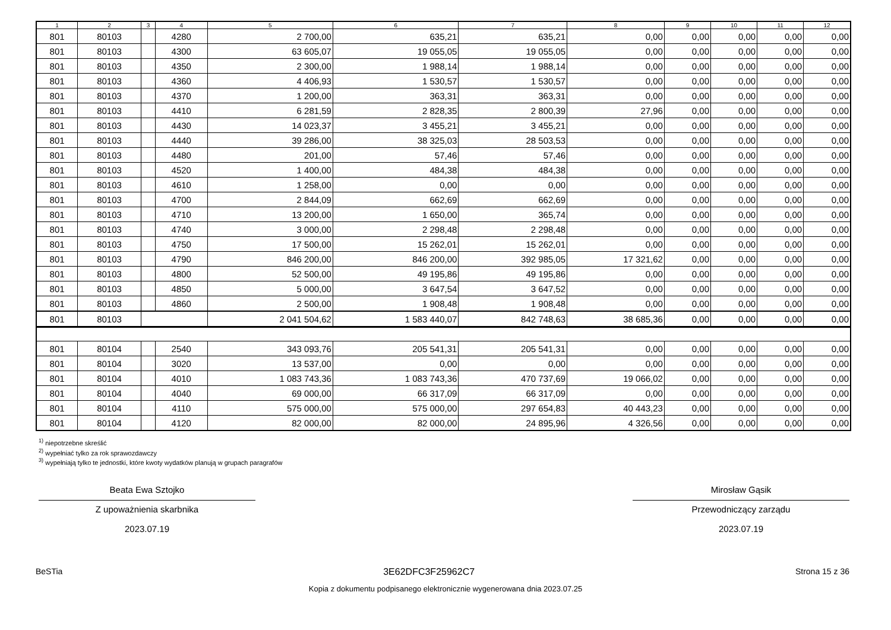| 1 | 2 | 3 | 4 | 5 | 6 | 7 | 8 | 9 | 10 | 11 | 12 |
| --- | --- | --- | --- | --- | --- | --- | --- | --- | --- | --- | --- |
| 801 | 80103 | | 4280 | 2 700,00 | 635,21 | 635,21 | 0,00 | 0,00 | 0,00 | 0,00 | 0,00 |
| 801 | 80103 | | 4300 | 63 605,07 | 19 055,05 | 19 055,05 | 0,00 | 0,00 | 0,00 | 0,00 | 0,00 |
| 801 | 80103 | | 4350 | 2 300,00 | 1 988,14 | 1 988,14 | 0,00 | 0,00 | 0,00 | 0,00 | 0,00 |
| 801 | 80103 | | 4360 | 4 406,93 | 1 530,57 | 1 530,57 | 0,00 | 0,00 | 0,00 | 0,00 | 0,00 |
| 801 | 80103 | | 4370 | 1 200,00 | 363,31 | 363,31 | 0,00 | 0,00 | 0,00 | 0,00 | 0,00 |
| 801 | 80103 | | 4410 | 6 281,59 | 2 828,35 | 2 800,39 | 27,96 | 0,00 | 0,00 | 0,00 | 0,00 |
| 801 | 80103 | | 4430 | 14 023,37 | 3 455,21 | 3 455,21 | 0,00 | 0,00 | 0,00 | 0,00 | 0,00 |
| 801 | 80103 | | 4440 | 39 286,00 | 38 325,03 | 28 503,53 | 0,00 | 0,00 | 0,00 | 0,00 | 0,00 |
| 801 | 80103 | | 4480 | 201,00 | 57,46 | 57,46 | 0,00 | 0,00 | 0,00 | 0,00 | 0,00 |
| 801 | 80103 | | 4520 | 1 400,00 | 484,38 | 484,38 | 0,00 | 0,00 | 0,00 | 0,00 | 0,00 |
| 801 | 80103 | | 4610 | 1 258,00 | 0,00 | 0,00 | 0,00 | 0,00 | 0,00 | 0,00 | 0,00 |
| 801 | 80103 | | 4700 | 2 844,09 | 662,69 | 662,69 | 0,00 | 0,00 | 0,00 | 0,00 | 0,00 |
| 801 | 80103 | | 4710 | 13 200,00 | 1 650,00 | 365,74 | 0,00 | 0,00 | 0,00 | 0,00 | 0,00 |
| 801 | 80103 | | 4740 | 3 000,00 | 2 298,48 | 2 298,48 | 0,00 | 0,00 | 0,00 | 0,00 | 0,00 |
| 801 | 80103 | | 4750 | 17 500,00 | 15 262,01 | 15 262,01 | 0,00 | 0,00 | 0,00 | 0,00 | 0,00 |
| 801 | 80103 | | 4790 | 846 200,00 | 846 200,00 | 392 985,05 | 17 321,62 | 0,00 | 0,00 | 0,00 | 0,00 |
| 801 | 80103 | | 4800 | 52 500,00 | 49 195,86 | 49 195,86 | 0,00 | 0,00 | 0,00 | 0,00 | 0,00 |
| 801 | 80103 | | 4850 | 5 000,00 | 3 647,54 | 3 647,52 | 0,00 | 0,00 | 0,00 | 0,00 | 0,00 |
| 801 | 80103 | | 4860 | 2 500,00 | 1 908,48 | 1 908,48 | 0,00 | 0,00 | 0,00 | 0,00 | 0,00 |
| 801 | 80103 | | | 2 041 504,62 | 1 583 440,07 | 842 748,63 | 38 685,36 | 0,00 | 0,00 | 0,00 | 0,00 |
| 801 | 80104 | | 2540 | 343 093,76 | 205 541,31 | 205 541,31 | 0,00 | 0,00 | 0,00 | 0,00 | 0,00 |
| 801 | 80104 | | 3020 | 13 537,00 | 0,00 | 0,00 | 0,00 | 0,00 | 0,00 | 0,00 | 0,00 |
| 801 | 80104 | | 4010 | 1 083 743,36 | 1 083 743,36 | 470 737,69 | 19 066,02 | 0,00 | 0,00 | 0,00 | 0,00 |
| 801 | 80104 | | 4040 | 69 000,00 | 66 317,09 | 66 317,09 | 0,00 | 0,00 | 0,00 | 0,00 | 0,00 |
| 801 | 80104 | | 4110 | 575 000,00 | 575 000,00 | 297 654,83 | 40 443,23 | 0,00 | 0,00 | 0,00 | 0,00 |
| 801 | 80104 | | 4120 | 82 000,00 | 82 000,00 | 24 895,96 | 4 326,56 | 0,00 | 0,00 | 0,00 | 0,00 |
<sup>1)</sup> niepotrzebne skreślić
<sup>2)</sup> wypełniać tylko za rok sprawozdawczy
<sup>3)</sup> wypełniają tylko te jednostki, które kwoty wydatków planują w grupach paragrafów
Beata Ewa Sztojko
Z upoważnienia skarbnika
2023.07.19
Mirosław Gąsik
Przewodniczący zarządu
2023.07.19
BeSTia 3E62DFC3F25962C7 Strona 15 z 36
Kopia z dokumentu podpisanego elektronicznie wygenerowana dnia 2023.07.25